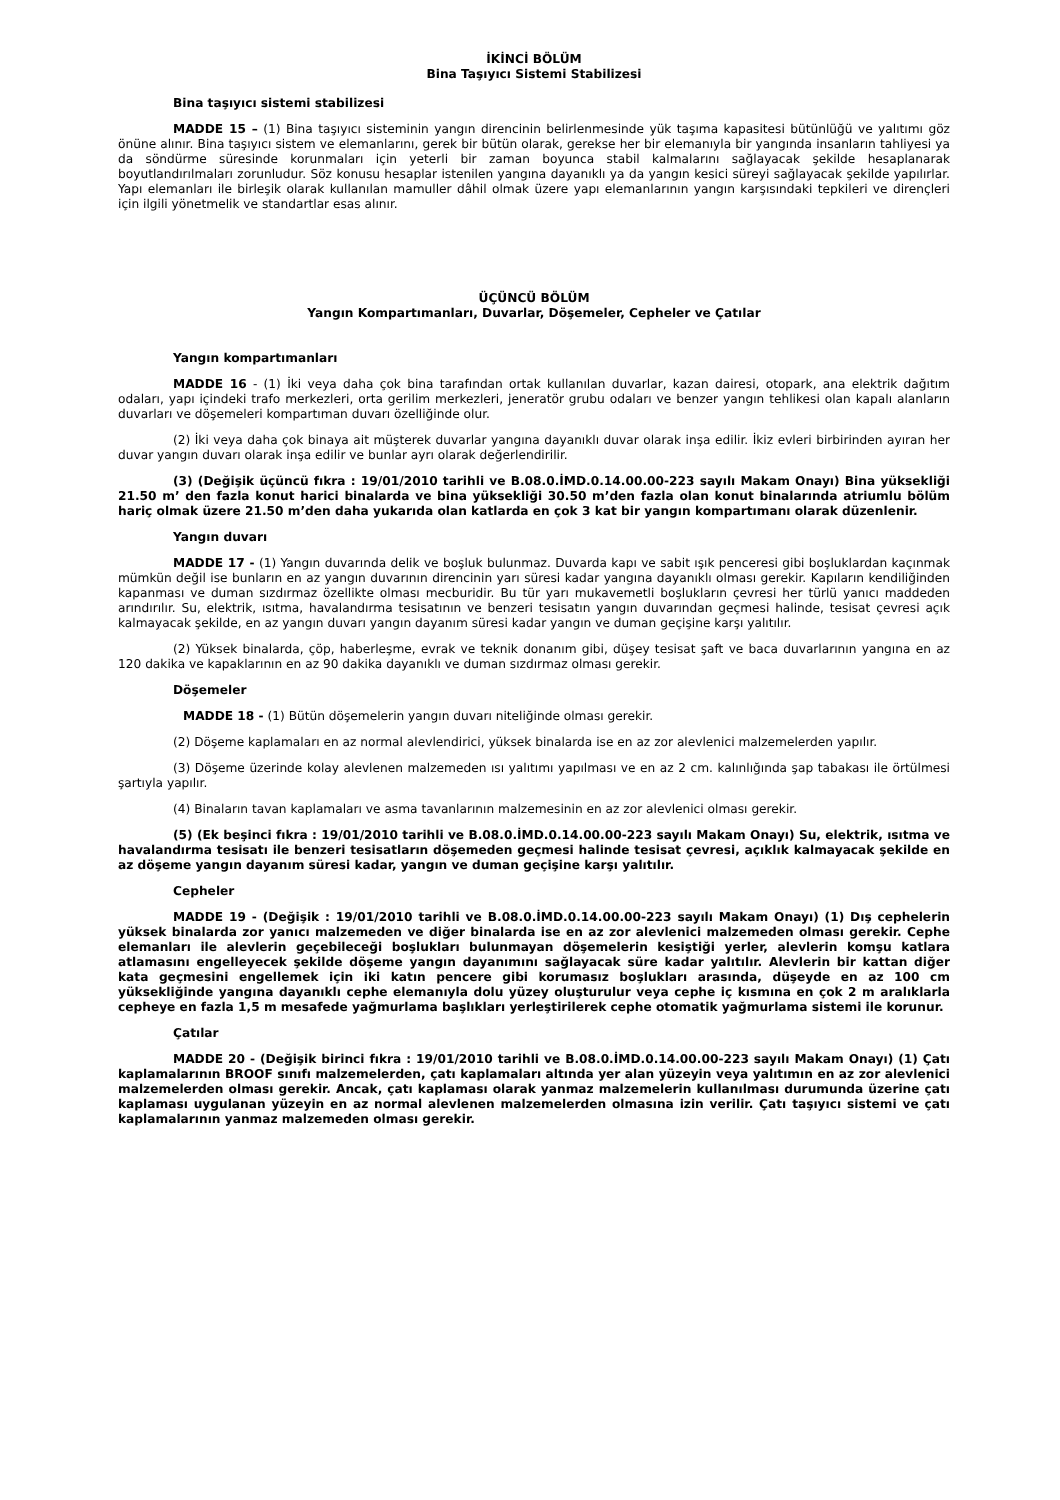İKİNCİ BÖLÜM
Bina Taşıyıcı Sistemi Stabilizesi
Bina taşıyıcı sistemi stabilizesi
MADDE 15 – (1) Bina taşıyıcı sisteminin yangın direncinin belirlenmesinde yük taşıma kapasitesi bütünlüğü ve yalıtımı göz önüne alınır. Bina taşıyıcı sistem ve elemanlarını, gerek bir bütün olarak, gerekse her bir elemanıyla bir yangında insanların tahliyesi ya da söndürme süresinde korunmaları için yeterli bir zaman boyunca stabil kalmalarını sağlayacak şekilde hesaplanarak boyutlandırılmaları zorunludur. Söz konusu hesaplar istenilen yangına dayanıklı ya da yangın kesici süreyi sağlayacak şekilde yapılırlar. Yapı elemanları ile birleşik olarak kullanılan mamuller dâhil olmak üzere yapı elemanlarının yangın karşısındaki tepkileri ve dirençleri için ilgili yönetmelik ve standartlar esas alınır.
ÜÇÜNCÜ BÖLÜM
Yangın Kompartımanları, Duvarlar, Döşemeler, Cepheler ve Çatılar
Yangın kompartımanları
MADDE 16 - (1) İki veya daha çok bina tarafından ortak kullanılan duvarlar, kazan dairesi, otopark, ana elektrik dağıtım odaları, yapı içindeki trafo merkezleri, orta gerilim merkezleri, jeneratör grubu odaları ve benzer yangın tehlikesi olan kapalı alanların duvarları ve döşemeleri kompartıman duvarı özelliğinde olur.
(2) İki veya daha çok binaya ait müşterek duvarlar yangına dayanıklı duvar olarak inşa edilir. İkiz evleri birbirinden ayıran her duvar yangın duvarı olarak inşa edilir ve bunlar ayrı olarak değerlendirilir.
(3) (Değişik üçüncü fıkra : 19/01/2010 tarihli ve B.08.0.İMD.0.14.00.00-223 sayılı Makam Onayı) Bina yüksekliği 21.50 m’ den fazla konut harici binalarda ve bina yüksekliği 30.50 m’den fazla olan konut binalarında atriumlu bölüm hariç olmak üzere 21.50 m’den daha yukarıda olan katlarda en çok 3 kat bir yangın kompartımanı olarak düzenlenir.
Yangın duvarı
MADDE 17 - (1) Yangın duvarında delik ve boşluk bulunmaz. Duvarda kapı ve sabit ışık penceresi gibi boşluklardan kaçınmak mümkün değil ise bunların en az yangın duvarının direncinin yarı süresi kadar yangına dayanıklı olması gerekir. Kapıların kendiliğinden kapanması ve duman sızdırmaz özellikte olması mecburidir. Bu tür yarı mukavemetli boşlukların çevresi her türlü yanıcı maddeden arındırılır. Su, elektrik, ısıtma, havalandırma tesisatının ve benzeri tesisatın yangın duvarından geçmesi halinde, tesisat çevresi açık kalmayacak şekilde, en az yangın duvarı yangın dayanım süresi kadar yangın ve duman geçişine karşı yalıtılır.
(2) Yüksek binalarda, çöp, haberleşme, evrak ve teknik donanım gibi, düşey tesisat şaft ve baca duvarlarının yangına en az 120 dakika ve kapaklarının en az 90 dakika dayanıklı ve duman sızdırmaz olması gerekir.
Döşemeler
MADDE 18 - (1) Bütün döşemelerin yangın duvarı niteliğinde olması gerekir.
(2) Döşeme kaplamaları en az normal alevlendirici, yüksek binalarda ise en az zor alevlenici malzemelerden yapılır.
(3) Döşeme üzerinde kolay alevlenen malzemeden ısı yalıtımı yapılması ve en az 2 cm. kalınlığında şap tabakası ile örtülmesi şartıyla yapılır.
(4) Binaların tavan kaplamaları ve asma tavanlarının malzemesinin en az zor alevlenici olması gerekir.
(5) (Ek beşinci fıkra : 19/01/2010 tarihli ve B.08.0.İMD.0.14.00.00-223 sayılı Makam Onayı) Su, elektrik, ısıtma ve havalandırma tesisatı ile benzeri tesisatların döşemeden geçmesi halinde tesisat çevresi, açıklık kalmayacak şekilde en az döşeme yangın dayanım süresi kadar, yangın ve duman geçişine karşı yalıtılır.
Cepheler
MADDE 19 - (Değişik : 19/01/2010 tarihli ve B.08.0.İMD.0.14.00.00-223 sayılı Makam Onayı) (1) Dış cephelerin yüksek binalarda zor yanıcı malzemeden ve diğer binalarda ise en az zor alevlenici malzemeden olması gerekir. Cephe elemanları ile alevlerin geçebileceği boşlukları bulunmayan döşemelerin kesiştiği yerler, alevlerin komşu katlara atlamasını engelleyecek şekilde döşeme yangın dayanımını sağlayacak süre kadar yalıtılır. Alevlerin bir kattan diğer kata geçmesini engellemek için iki katın pencere gibi korumasız boşlukları arasında, düşeyde en az 100 cm yüksekliğinde yangına dayanıklı cephe elemanıyla dolu yüzey oluşturulur veya cephe iç kısmına en çok 2 m aralıklarla cepheye en fazla 1,5 m mesafede yağmurlama başlıkları yerleştirilerek cephe otomatik yağmurlama sistemi ile korunur.
Çatılar
MADDE 20 - (Değişik birinci fıkra : 19/01/2010 tarihli ve B.08.0.İMD.0.14.00.00-223 sayılı Makam Onayı) (1) Çatı kaplamalarının BROOF sınıfı malzemelerden, çatı kaplamaları altında yer alan yüzeyin veya yalıtımın en az zor alevlenici malzemelerden olması gerekir. Ancak, çatı kaplaması olarak yanmaz malzemelerin kullanılması durumunda üzerine çatı kaplaması uygulanan yüzeyin en az normal alevlenen malzemelerden olmasına izin verilir. Çatı taşıyıcı sistemi ve çatı kaplamalarının yanmaz malzemeden olması gerekir.